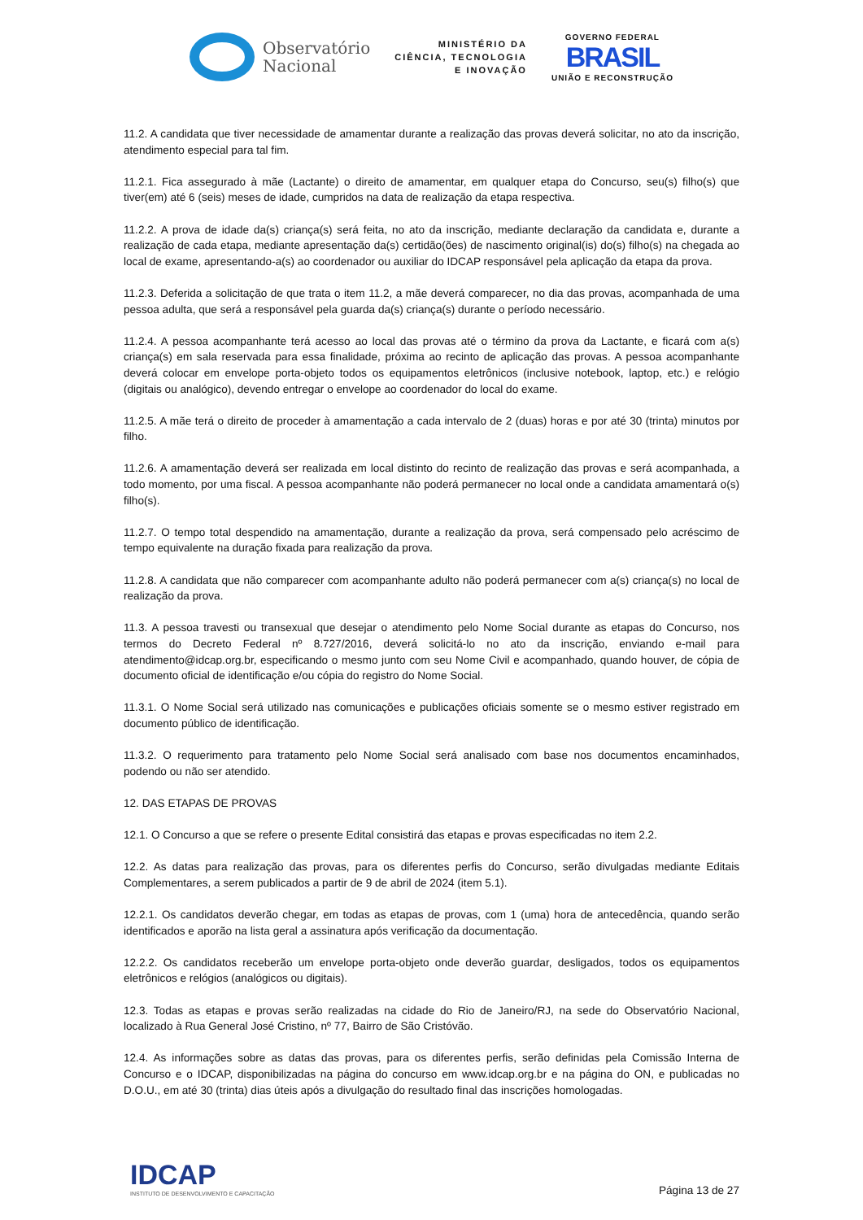Observatório
Nacional
MINISTÉRIO DA
CIÊNCIA, TECNOLOGIA
E INOVAÇÃO
GOVERNO FEDERAL
BRASIL
UNIÃO E RECONSTRUÇÃO
11.2. A candidata que tiver necessidade de amamentar durante a realização das provas deverá solicitar, no ato da inscrição, atendimento especial para tal fim.
11.2.1. Fica assegurado à mãe (Lactante) o direito de amamentar, em qualquer etapa do Concurso, seu(s) filho(s) que tiver(em) até 6 (seis) meses de idade, cumpridos na data de realização da etapa respectiva.
11.2.2. A prova de idade da(s) criança(s) será feita, no ato da inscrição, mediante declaração da candidata e, durante a realização de cada etapa, mediante apresentação da(s) certidão(ões) de nascimento original(is) do(s) filho(s) na chegada ao local de exame, apresentando-a(s) ao coordenador ou auxiliar do IDCAP responsável pela aplicação da etapa da prova.
11.2.3. Deferida a solicitação de que trata o item 11.2, a mãe deverá comparecer, no dia das provas, acompanhada de uma pessoa adulta, que será a responsável pela guarda da(s) criança(s) durante o período necessário.
11.2.4. A pessoa acompanhante terá acesso ao local das provas até o término da prova da Lactante, e ficará com a(s) criança(s) em sala reservada para essa finalidade, próxima ao recinto de aplicação das provas. A pessoa acompanhante deverá colocar em envelope porta-objeto todos os equipamentos eletrônicos (inclusive notebook, laptop, etc.) e relógio (digitais ou analógico), devendo entregar o envelope ao coordenador do local do exame.
11.2.5. A mãe terá o direito de proceder à amamentação a cada intervalo de 2 (duas) horas e por até 30 (trinta) minutos por filho.
11.2.6. A amamentação deverá ser realizada em local distinto do recinto de realização das provas e será acompanhada, a todo momento, por uma fiscal. A pessoa acompanhante não poderá permanecer no local onde a candidata amamentará o(s) filho(s).
11.2.7. O tempo total despendido na amamentação, durante a realização da prova, será compensado pelo acréscimo de tempo equivalente na duração fixada para realização da prova.
11.2.8. A candidata que não comparecer com acompanhante adulto não poderá permanecer com a(s) criança(s) no local de realização da prova.
11.3. A pessoa travesti ou transexual que desejar o atendimento pelo Nome Social durante as etapas do Concurso, nos termos do Decreto Federal nº 8.727/2016, deverá solicitá-lo no ato da inscrição, enviando e-mail para atendimento@idcap.org.br, especificando o mesmo junto com seu Nome Civil e acompanhado, quando houver, de cópia de documento oficial de identificação e/ou cópia do registro do Nome Social.
11.3.1. O Nome Social será utilizado nas comunicações e publicações oficiais somente se o mesmo estiver registrado em documento público de identificação.
11.3.2. O requerimento para tratamento pelo Nome Social será analisado com base nos documentos encaminhados, podendo ou não ser atendido.
12. DAS ETAPAS DE PROVAS
12.1. O Concurso a que se refere o presente Edital consistirá das etapas e provas especificadas no item 2.2.
12.2. As datas para realização das provas, para os diferentes perfis do Concurso, serão divulgadas mediante Editais Complementares, a serem publicados a partir de 9 de abril de 2024 (item 5.1).
12.2.1. Os candidatos deverão chegar, em todas as etapas de provas, com 1 (uma) hora de antecedência, quando serão identificados e aporão na lista geral a assinatura após verificação da documentação.
12.2.2. Os candidatos receberão um envelope porta-objeto onde deverão guardar, desligados, todos os equipamentos eletrônicos e relógios (analógicos ou digitais).
12.3. Todas as etapas e provas serão realizadas na cidade do Rio de Janeiro/RJ, na sede do Observatório Nacional, localizado à Rua General José Cristino, nº 77, Bairro de São Cristóvão.
12.4. As informações sobre as datas das provas, para os diferentes perfis, serão definidas pela Comissão Interna de Concurso e o IDCAP, disponibilizadas na página do concurso em www.idcap.org.br e na página do ON, e publicadas no D.O.U., em até 30 (trinta) dias úteis após a divulgação do resultado final das inscrições homologadas.
IDCAP
INSTITUTO DE DESENVOLVIMENTO E CAPACITAÇÃO
Página 13 de 27